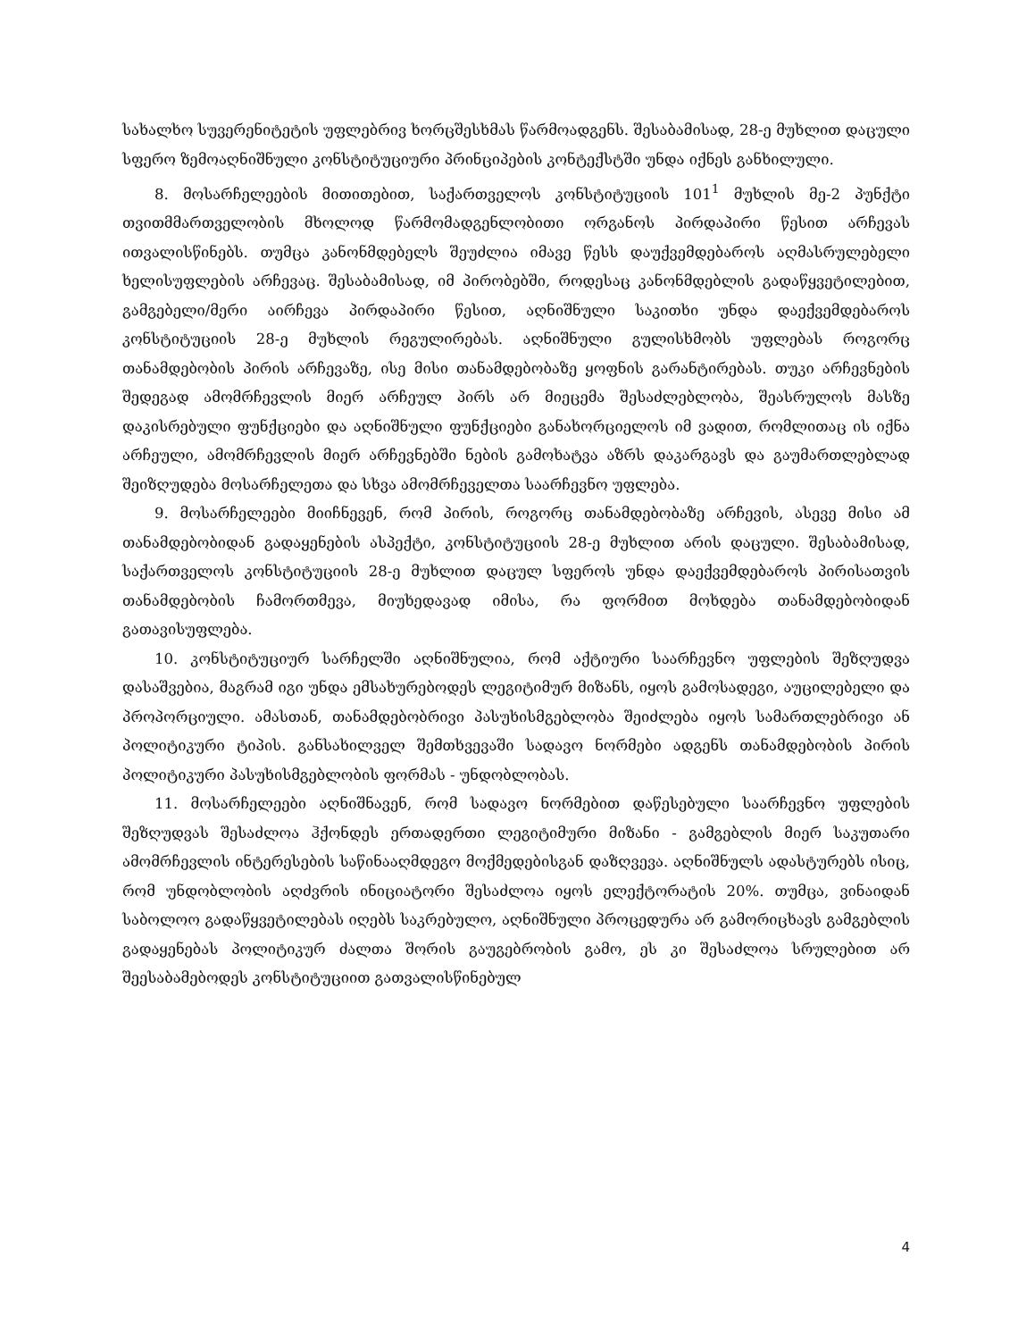სახალხო სუვერენიტეტის უფლებრივ ხორცშესხმას წარმოადგენს. შესაბამისად, 28-ე მუხლით დაცული სფერო ზემოაღნიშნული კონსტიტუციური პრინციპების კონტექსტში უნდა იქნეს განხილული.
8. მოსარჩელეების მითითებით, საქართველოს კონსტიტუციის 101<sup>1</sup> მუხლის მე-2 პუნქტი თვითმმართველობის მხოლოდ წარმომადგენლობითი ორგანოს პირდაპირი წესით არჩევას ითვალისწინებს. თუმცა კანონმდებელს შეუძლია იმავე წესს დაუქვემდებაროს აღმასრულებელი ხელისუფლების არჩევაც. შესაბამისად, იმ პირობებში, როდესაც კანონმდებლის გადაწყვეტილებით, გამგებელი/მერი აირჩევა პირდაპირი წესით, აღნიშნული საკითხი უნდა დაექვემდებაროს კონსტიტუციის 28-ე მუხლის რეგულირებას. აღნიშნული გულისხმობს უფლებას როგორც თანამდებობის პირის არჩევაზე, ისე მისი თანამდებობაზე ყოფნის გარანტირებას. თუკი არჩევნების შედეგად ამომრჩევლის მიერ არჩეულ პირს არ მიეცემა შესაძლებლობა, შეასრულოს მასზე დაკისრებული ფუნქციები და აღნიშნული ფუნქციები განახორციელოს იმ ვადით, რომლითაც ის იქნა არჩეული, ამომრჩევლის მიერ არჩევნებში ნების გამოხატვა აზრს დაკარგავს და გაუმართლებლად შეიზღუდება მოსარჩელეთა და სხვა ამომრჩეველთა საარჩევნო უფლება.
9. მოსარჩელეები მიიჩნევენ, რომ პირის, როგორც თანამდებობაზე არჩევის, ასევე მისი ამ თანამდებობიდან გადაყენების ასპექტი, კონსტიტუციის 28-ე მუხლით არის დაცული. შესაბამისად, საქართველოს კონსტიტუციის 28-ე მუხლით დაცულ სფეროს უნდა დაექვემდებაროს პირისათვის თანამდებობის ჩამორთმევა, მიუხედავად იმისა, რა ფორმით მოხდება თანამდებობიდან გათავისუფლება.
10. კონსტიტუციურ სარჩელში აღნიშნულია, რომ აქტიური საარჩევნო უფლების შეზღუდვა დასაშვებია, მაგრამ იგი უნდა ემსახურებოდეს ლეგიტიმურ მიზანს, იყოს გამოსადეგი, აუცილებელი და პროპორციული. ამასთან, თანამდებობრივი პასუხისმგებლობა შეიძლება იყოს სამართლებრივი ან პოლიტიკური ტიპის. განსახილველ შემთხვევაში სადავო ნორმები ადგენს თანამდებობის პირის პოლიტიკური პასუხისმგებლობის ფორმას - უნდობლობას.
11. მოსარჩელეები აღნიშნავენ, რომ სადავო ნორმებით დაწესებული საარჩევნო უფლების შეზღუდვას შესაძლოა ჰქონდეს ერთადერთი ლეგიტიმური მიზანი - გამგებლის მიერ საკუთარი ამომრჩევლის ინტერესების საწინააღმდეგო მოქმედებისგან დაზღვევა. აღნიშნულს ადასტურებს ისიც, რომ უნდობლობის აღძვრის ინიციატორი შესაძლოა იყოს ელექტორატის 20%. თუმცა, ვინაიდან საბოლოო გადაწყვეტილებას იღებს საკრებულო, აღნიშნული პროცედურა არ გამორიცხავს გამგებლის გადაყენებას პოლიტიკურ ძალთა შორის გაუგებრობის გამო, ეს კი შესაძლოა სრულებით არ შეესაბამებოდეს კონსტიტუციით გათვალისწინებულ
4